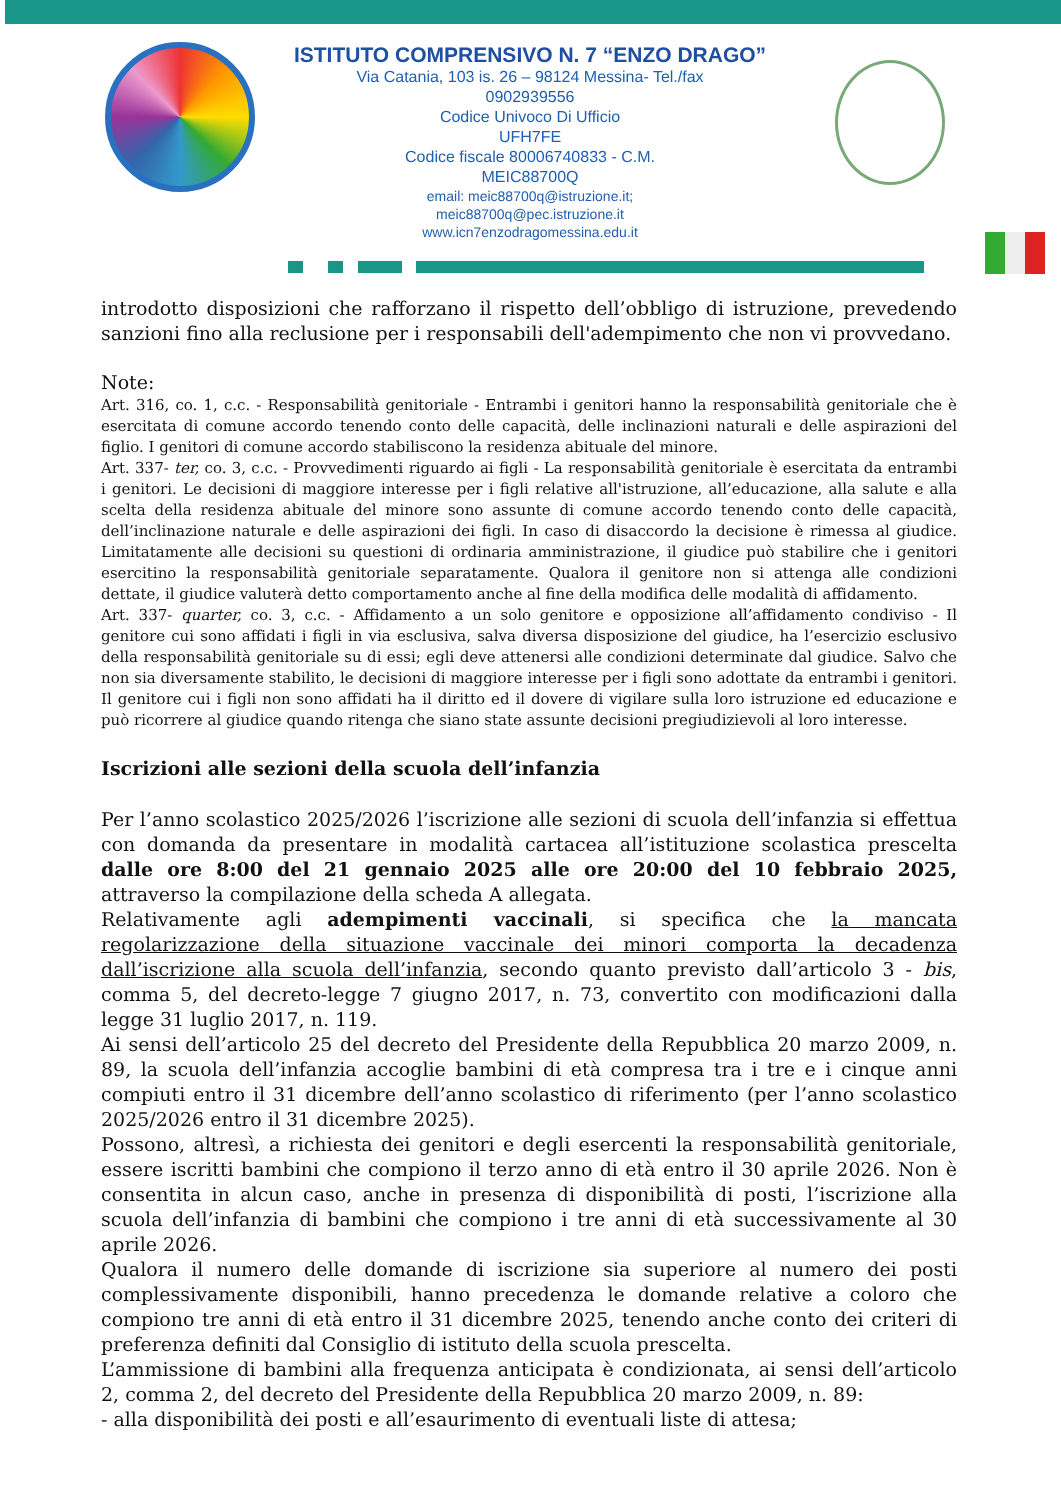ISTITUTO COMPRENSIVO N. 7 “ENZO DRAGO”
Via Catania, 103 is. 26 – 98124 Messina- Tel./fax
0902939556
Codice Univoco Di Ufficio
UFH7FE
Codice fiscale 80006740833 - C.M.
MEIC88700Q
email: meic88700q@istruzione.it;
meic88700q@pec.istruzione.it
www.icn7enzodragomessina.edu.it
introdotto disposizioni che rafforzano il rispetto dell’obbligo di istruzione, prevedendo sanzioni fino alla reclusione per i responsabili dell'adempimento che non vi provvedano.
Note:
Art. 316, co. 1, c.c. - Responsabilità genitoriale - Entrambi i genitori hanno la responsabilità genitoriale che è esercitata di comune accordo tenendo conto delle capacità, delle inclinazioni naturali e delle aspirazioni del figlio. I genitori di comune accordo stabiliscono la residenza abituale del minore.
Art. 337- ter, co. 3, c.c. - Provvedimenti riguardo ai figli - La responsabilità genitoriale è esercitata da entrambi i genitori. Le decisioni di maggiore interesse per i figli relative all'istruzione, all’educazione, alla salute e alla scelta della residenza abituale del minore sono assunte di comune accordo tenendo conto delle capacità, dell’inclinazione naturale e delle aspirazioni dei figli. In caso di disaccordo la decisione è rimessa al giudice. Limitatamente alle decisioni su questioni di ordinaria amministrazione, il giudice può stabilire che i genitori esercitino la responsabilità genitoriale separatamente. Qualora il genitore non si attenga alle condizioni dettate, il giudice valuterà detto comportamento anche al fine della modifica delle modalità di affidamento.
Art. 337- quarter, co. 3, c.c. - Affidamento a un solo genitore e opposizione all’affidamento condiviso - Il genitore cui sono affidati i figli in via esclusiva, salva diversa disposizione del giudice, ha l’esercizio esclusivo della responsabilità genitoriale su di essi; egli deve attenersi alle condizioni determinate dal giudice. Salvo che non sia diversamente stabilito, le decisioni di maggiore interesse per i figli sono adottate da entrambi i genitori. Il genitore cui i figli non sono affidati ha il diritto ed il dovere di vigilare sulla loro istruzione ed educazione e può ricorrere al giudice quando ritenga che siano state assunte decisioni pregiudizievoli al loro interesse.
Iscrizioni alle sezioni della scuola dell’infanzia
Per l’anno scolastico 2025/2026 l’iscrizione alle sezioni di scuola dell’infanzia si effettua con domanda da presentare in modalità cartacea all’istituzione scolastica prescelta dalle ore 8:00 del 21 gennaio 2025 alle ore 20:00 del 10 febbraio 2025, attraverso la compilazione della scheda A allegata.
Relativamente agli adempimenti vaccinali, si specifica che la mancata regolarizzazione della situazione vaccinale dei minori comporta la decadenza dall’iscrizione alla scuola dell’infanzia, secondo quanto previsto dall’articolo 3 - bis, comma 5, del decreto-legge 7 giugno 2017, n. 73, convertito con modificazioni dalla legge 31 luglio 2017, n. 119.
Ai sensi dell’articolo 25 del decreto del Presidente della Repubblica 20 marzo 2009, n. 89, la scuola dell’infanzia accoglie bambini di età compresa tra i tre e i cinque anni compiuti entro il 31 dicembre dell’anno scolastico di riferimento (per l’anno scolastico 2025/2026 entro il 31 dicembre 2025).
Possono, altresì, a richiesta dei genitori e degli esercenti la responsabilità genitoriale, essere iscritti bambini che compiono il terzo anno di età entro il 30 aprile 2026. Non è consentita in alcun caso, anche in presenza di disponibilità di posti, l’iscrizione alla scuola dell’infanzia di bambini che compiono i tre anni di età successivamente al 30 aprile 2026.
Qualora il numero delle domande di iscrizione sia superiore al numero dei posti complessivamente disponibili, hanno precedenza le domande relative a coloro che compiono tre anni di età entro il 31 dicembre 2025, tenendo anche conto dei criteri di preferenza definiti dal Consiglio di istituto della scuola prescelta.
L’ammissione di bambini alla frequenza anticipata è condizionata, ai sensi dell’articolo 2, comma 2, del decreto del Presidente della Repubblica 20 marzo 2009, n. 89:
- alla disponibilità dei posti e all’esaurimento di eventuali liste di attesa;